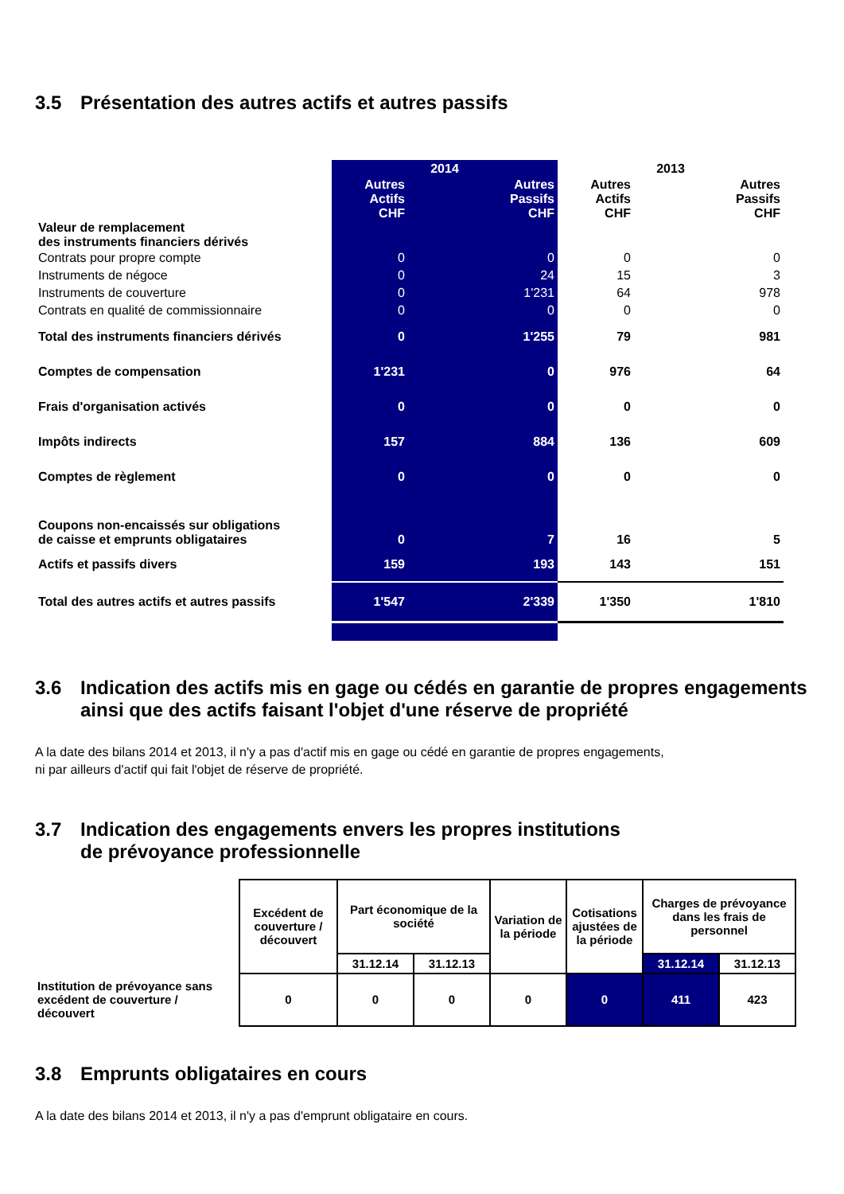3.5 Présentation des autres actifs et autres passifs
| | 2014 | | 2013 | |
| | Autres Actifs CHF | Autres Passifs CHF | Autres Actifs CHF | Autres Passifs CHF |
| Valeur de remplacement des instruments financiers dérivés | | | | |
| Contrats pour propre compte | 0 | 0 | 0 | 0 |
| Instruments de négoce | 0 | 24 | 15 | 3 |
| Instruments de couverture | 0 | 1'231 | 64 | 978 |
| Contrats en qualité de commissionnaire | 0 | 0 | 0 | 0 |
| Total des instruments financiers dérivés | 0 | 1'255 | 79 | 981 |
| Comptes de compensation | 1'231 | 0 | 976 | 64 |
| Frais d'organisation activés | 0 | 0 | 0 | 0 |
| Impôts indirects | 157 | 884 | 136 | 609 |
| Comptes de règlement | 0 | 0 | 0 | 0 |
| Coupons non-encaissés sur obligations de caisse et emprunts obligataires | 0 | 7 | 16 | 5 |
| Actifs et passifs divers | 159 | 193 | 143 | 151 |
| Total des autres actifs et autres passifs | 1'547 | 2'339 | 1'350 | 1'810 |
3.6 Indication des actifs mis en gage ou cédés en garantie de propres engagements ainsi que des actifs faisant l'objet d'une réserve de propriété
A la date des bilans 2014 et 2013, il n'y a pas d'actif mis en gage ou cédé en garantie de propres engagements,
ni par ailleurs d'actif qui fait l'objet de réserve de propriété.
3.7 Indication des engagements envers les propres institutions
de prévoyance professionnelle
| | Excédent de couverture / découvert | Part économique de la société | | Variation de la période | Cotisations ajustées de la période | Charges de prévoyance dans les frais de personnel | |
| | | 31.12.14 | 31.12.13 | | | 31.12.14 | 31.12.13 |
| Institution de prévoyance sans excédent de couverture / découvert | 0 | 0 | 0 | 0 | 0 | 411 | 423 |
3.8 Emprunts obligataires en cours
A la date des bilans 2014 et 2013, il n'y a pas d'emprunt obligataire en cours.